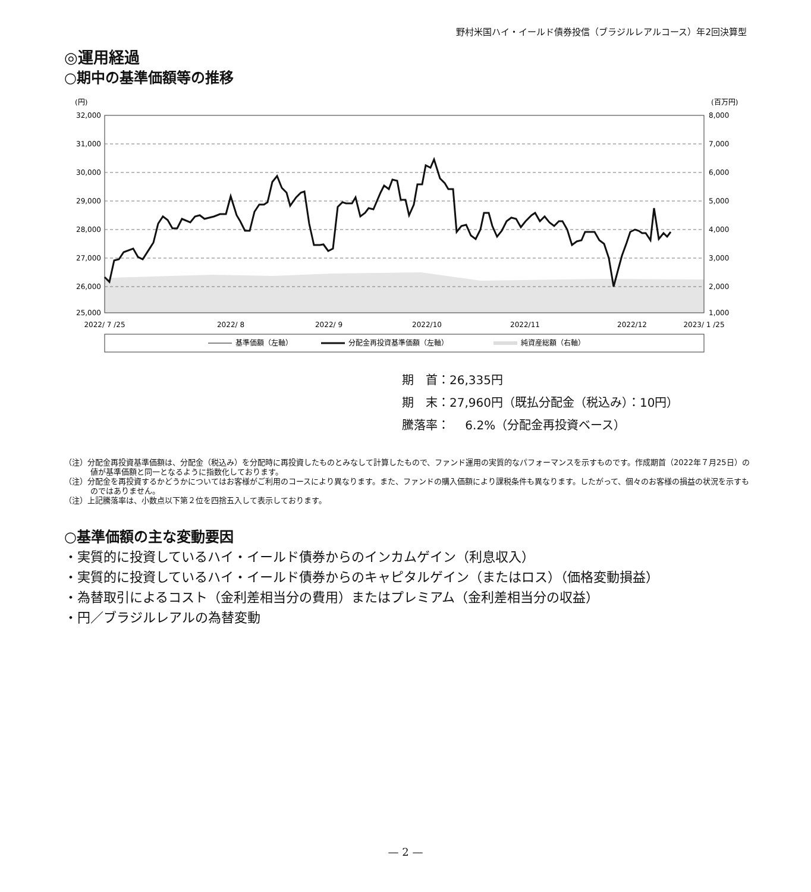野村米国ハイ・イールド債券投信（ブラジルレアルコース）年2回決算型
◎運用経過
○期中の基準価額等の推移
(円)
(百万円)
32,000
31,000
30,000
29,000
28,000
27,000
26,000
25,000
8,000
7,000
6,000
5,000
4,000
3,000
2,000
1,000
2022/ 7 /25
2022/ 8
2022/ 9
2022/10
2022/11
2022/12
2023/ 1 /25
基準価額（左軸）
分配金再投資基準価額（左軸）
純資産総額（右軸）
期　首：26,335円
期　末：27,960円（既払分配金（税込み）：10円）
騰落率：　 6.2%（分配金再投資ベース）
（注）分配金再投資基準価額は、分配金（税込み）を分配時に再投資したものとみなして計算したもので、ファンド運用の実質的なパフォーマンスを示すものです。作成期首（2022年７月25日）の値が基準価額と同一となるように指数化しております。
（注）分配金を再投資するかどうかについてはお客様がご利用のコースにより異なります。また、ファンドの購入価額により課税条件も異なります。したがって、個々のお客様の損益の状況を示すものではありません。
（注）上記騰落率は、小数点以下第２位を四捨五入して表示しております。
○基準価額の主な変動要因
・実質的に投資しているハイ・イールド債券からのインカムゲイン（利息収入）
・実質的に投資しているハイ・イールド債券からのキャピタルゲイン（またはロス）（価格変動損益）
・為替取引によるコスト（金利差相当分の費用）またはプレミアム（金利差相当分の収益）
・円／ブラジルレアルの為替変動
— 2 —